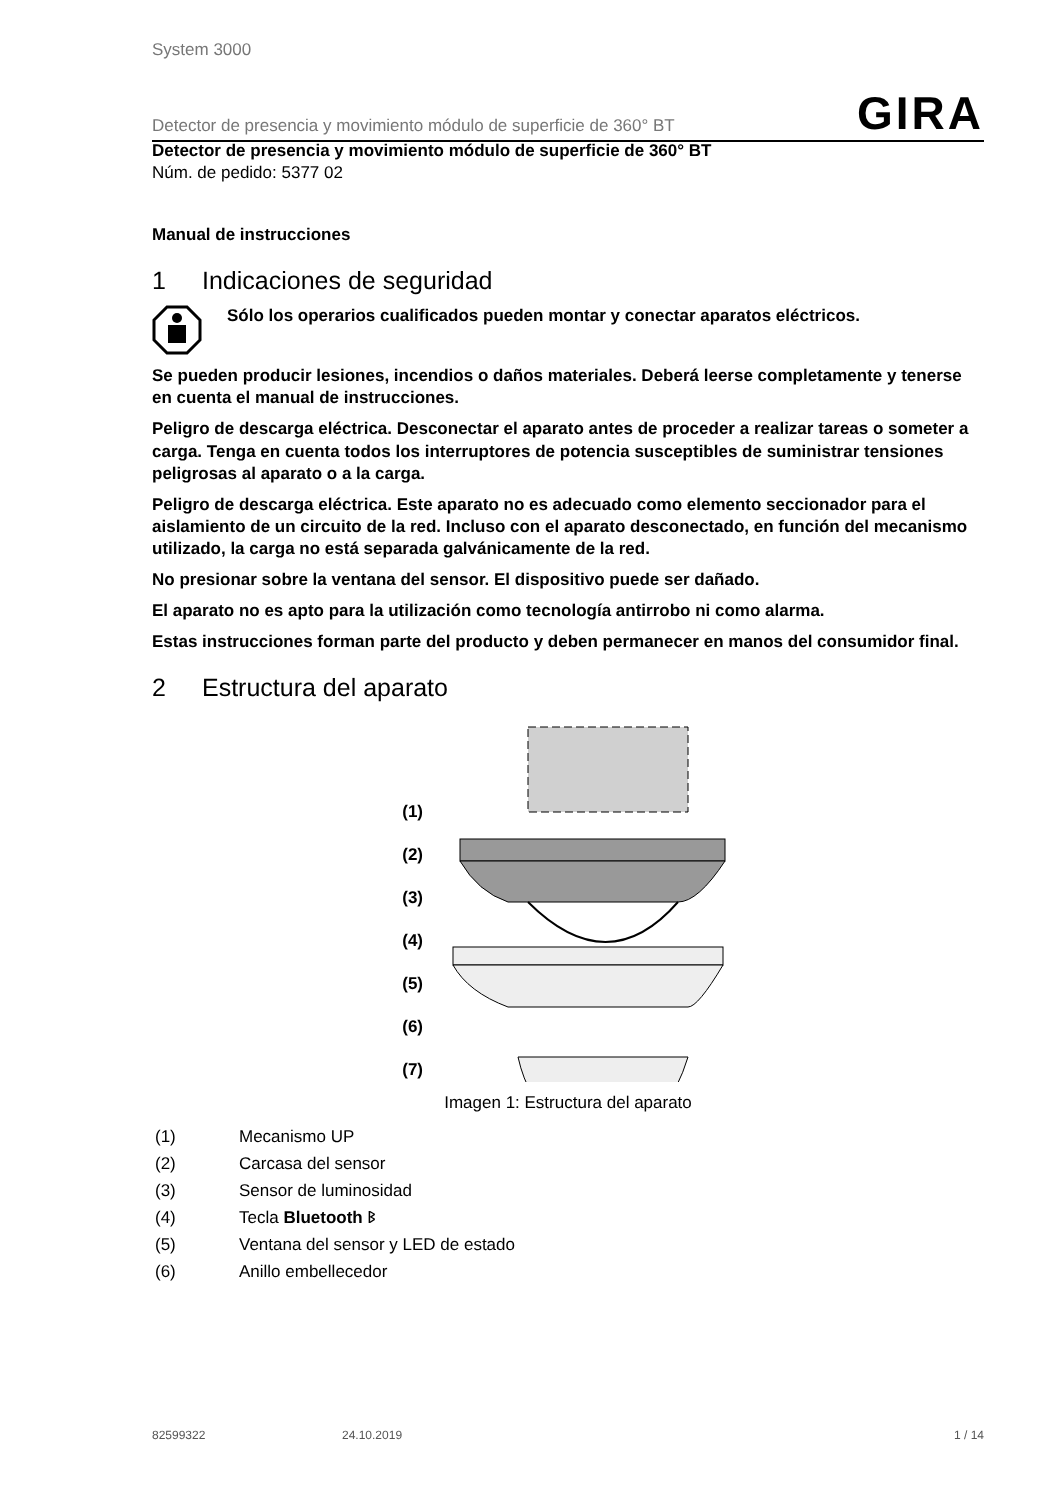System 3000
Detector de presencia y movimiento módulo de superficie de 360° BT GIRA
Detector de presencia y movimiento módulo de superficie de 360° BT
Núm. de pedido: 5377 02
Manual de instrucciones
1 Indicaciones de seguridad
Sólo los operarios cualificados pueden montar y conectar aparatos eléctricos.
Se pueden producir lesiones, incendios o daños materiales. Deberá leerse completamente y tenerse en cuenta el manual de instrucciones.
Peligro de descarga eléctrica. Desconectar el aparato antes de proceder a realizar tareas o someter a carga. Tenga en cuenta todos los interruptores de potencia susceptibles de suministrar tensiones peligrosas al aparato o a la carga.
Peligro de descarga eléctrica. Este aparato no es adecuado como elemento seccionador para el aislamiento de un circuito de la red. Incluso con el aparato desconectado, en función del mecanismo utilizado, la carga no está separada galvánicamente de la red.
No presionar sobre la ventana del sensor. El dispositivo puede ser dañado.
El aparato no es apto para la utilización como tecnología antirrobo ni como alarma.
Estas instrucciones forman parte del producto y deben permanecer en manos del consumidor final.
2 Estructura del aparato
(1)
(2)
(3)
(4)
(5)
(6)
(7)
Imagen 1: Estructura del aparato
(1) Mecanismo UP
(2) Carcasa del sensor
(3) Sensor de luminosidad
(4) Tecla Bluetooth ᛒ
(5) Ventana del sensor y LED de estado
(6) Anillo embellecedor
82599322 24.10.2019 1 / 14